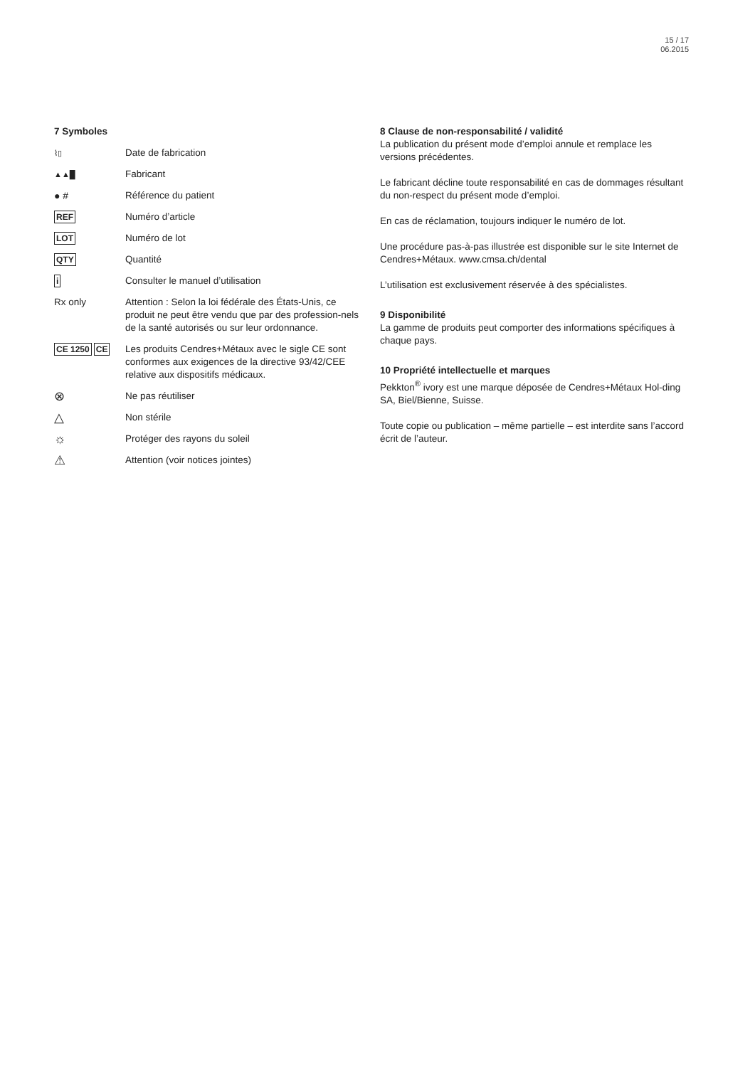15 / 17
06.2015
7 Symboles
⌇▯
Date de fabrication
▲▲█
Fabricant
● # Référence du patient
REF
Numéro d’article
LOT
Numéro de lot
QTY
Quantité
i
Consulter le manuel d’utilisation
Rx only Attention : Selon la loi fédérale des États-Unis, ce produit ne peut être vendu que par des profession-nels de la santé autorisés ou sur leur ordonnance.
CE 1250 CE
Les produits Cendres+Métaux avec le sigle CE sont conformes aux exigences de la directive 93/42/CEE relative aux dispositifs médicaux.
⊗
Ne pas réutiliser
△
Non stérile
☼
Protéger des rayons du soleil
⚠
Attention (voir notices jointes)
8 Clause de non-responsabilité / validité
La publication du présent mode d’emploi annule et remplace les versions précédentes.
Le fabricant décline toute responsabilité en cas de dommages résultant du non-respect du présent mode d’emploi.
En cas de réclamation, toujours indiquer le numéro de lot.
Une procédure pas-à-pas illustrée est disponible sur le site Internet de Cendres+Métaux. www.cmsa.ch/dental
L’utilisation est exclusivement réservée à des spécialistes.
9 Disponibilité
La gamme de produits peut comporter des informations spécifiques à chaque pays.
10 Propriété intellectuelle et marques
Pekkton<sup>®</sup> ivory est une marque déposée de Cendres+Métaux Hol-ding SA, Biel/Bienne, Suisse.
Toute copie ou publication – même partielle – est interdite sans l’accord écrit de l’auteur.